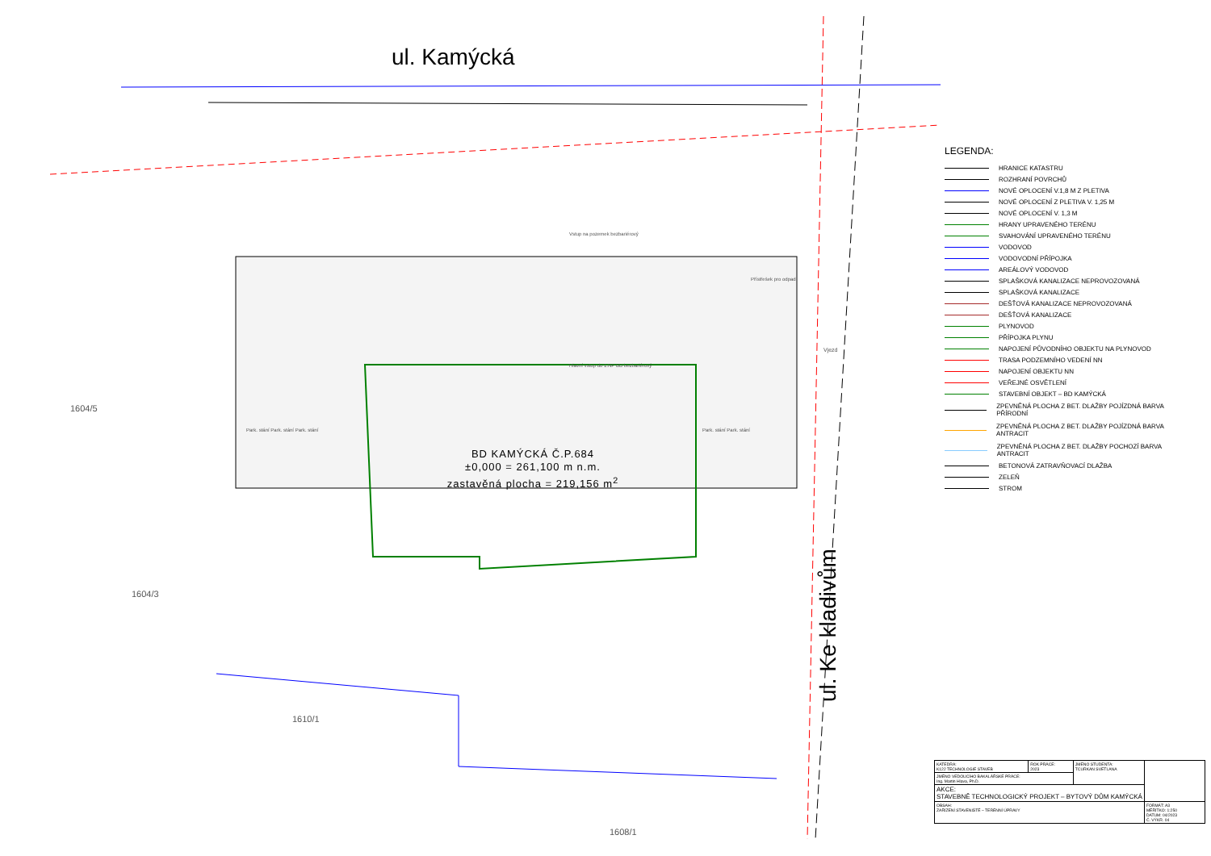ul. Kamýcká
BD KAMÝCKÁ Č.P.684
±0,000 = 261,100 m n.m.
zastavěná plocha = 219,156 m<sup>2</sup>
1604/5
1604/3
1610/1
1608/1
Vstup na pozemek bezbariérový
Hlavní vstup do 1.NP BD bezbariérový
Přístřešek pro odpad
Park. stání Park. stání Park. stání
Park. stání Park. stání
Vjezd
ul. Ke kladivům
LEGENDA:
HRANICE KATASTRU
ROZHRANÍ POVRCHŮ
NOVÉ OPLOCENÍ V.1,8 M Z PLETIVA
NOVÉ OPLOCENÍ Z PLETIVA V. 1,25 M
NOVÉ OPLOCENÍ V. 1,3 M
HRANY UPRAVENÉHO TERÉNU
SVAHOVÁNÍ UPRAVENÉHO TERÉNU
VODOVOD
VODOVODNÍ PŘÍPOJKA
AREÁLOVÝ VODOVOD
SPLAŠKOVÁ KANALIZACE NEPROVOZOVANÁ
SPLAŠKOVÁ KANALIZACE
DEŠŤOVÁ KANALIZACE NEPROVOZOVANÁ
DEŠŤOVÁ KANALIZACE
PLYNOVOD
PŘÍPOJKA PLYNU
NAPOJENÍ PŮVODNÍHO OBJEKTU NA PLYNOVOD
TRASA PODZEMNÍHO VEDENÍ NN
NAPOJENÍ OBJEKTU NN
VEŘEJNÉ OSVĚTLENÍ
STAVEBNÍ OBJEKT – BD KAMÝCKÁ
ZPEVNĚNÁ PLOCHA Z BET. DLAŽBY POJÍZDNÁ BARVA PŘÍRODNÍ
ZPEVNĚNÁ PLOCHA Z BET. DLAŽBY POJÍZDNÁ BARVA ANTRACIT
ZPEVNĚNÁ PLOCHA Z BET. DLAŽBY POCHOZÍ BARVA ANTRACIT
BETONOVÁ ZATRAVŇOVACÍ DLAŽBA
ZELEŇ
STROM
| KATEDRA: K122 TECHNOLOGIE STAVEB | ROK PRÁCE: 2023 | JMÉNO STUDENTA: TCURKAN SVETLANA | |
| JMÉNO VEDOUCÍHO BAKALÁŘSKÉ PRÁCE: Ing. Martin Hlava, Ph.D. | | | |
| AKCE: STAVEBNĚ TECHNOLOGICKÝ PROJEKT – BYTOVÝ DŮM KAMÝCKÁ | | | |
| OBSAH: ZAŘÍZENÍ STAVENIŠTĚ – TERÉNNÍ ÚPRAVY | | | FORMÁT: A3 MĚŘÍTKO: 1:250 DATUM: 04/2023 Č. VÝKR. 04 |